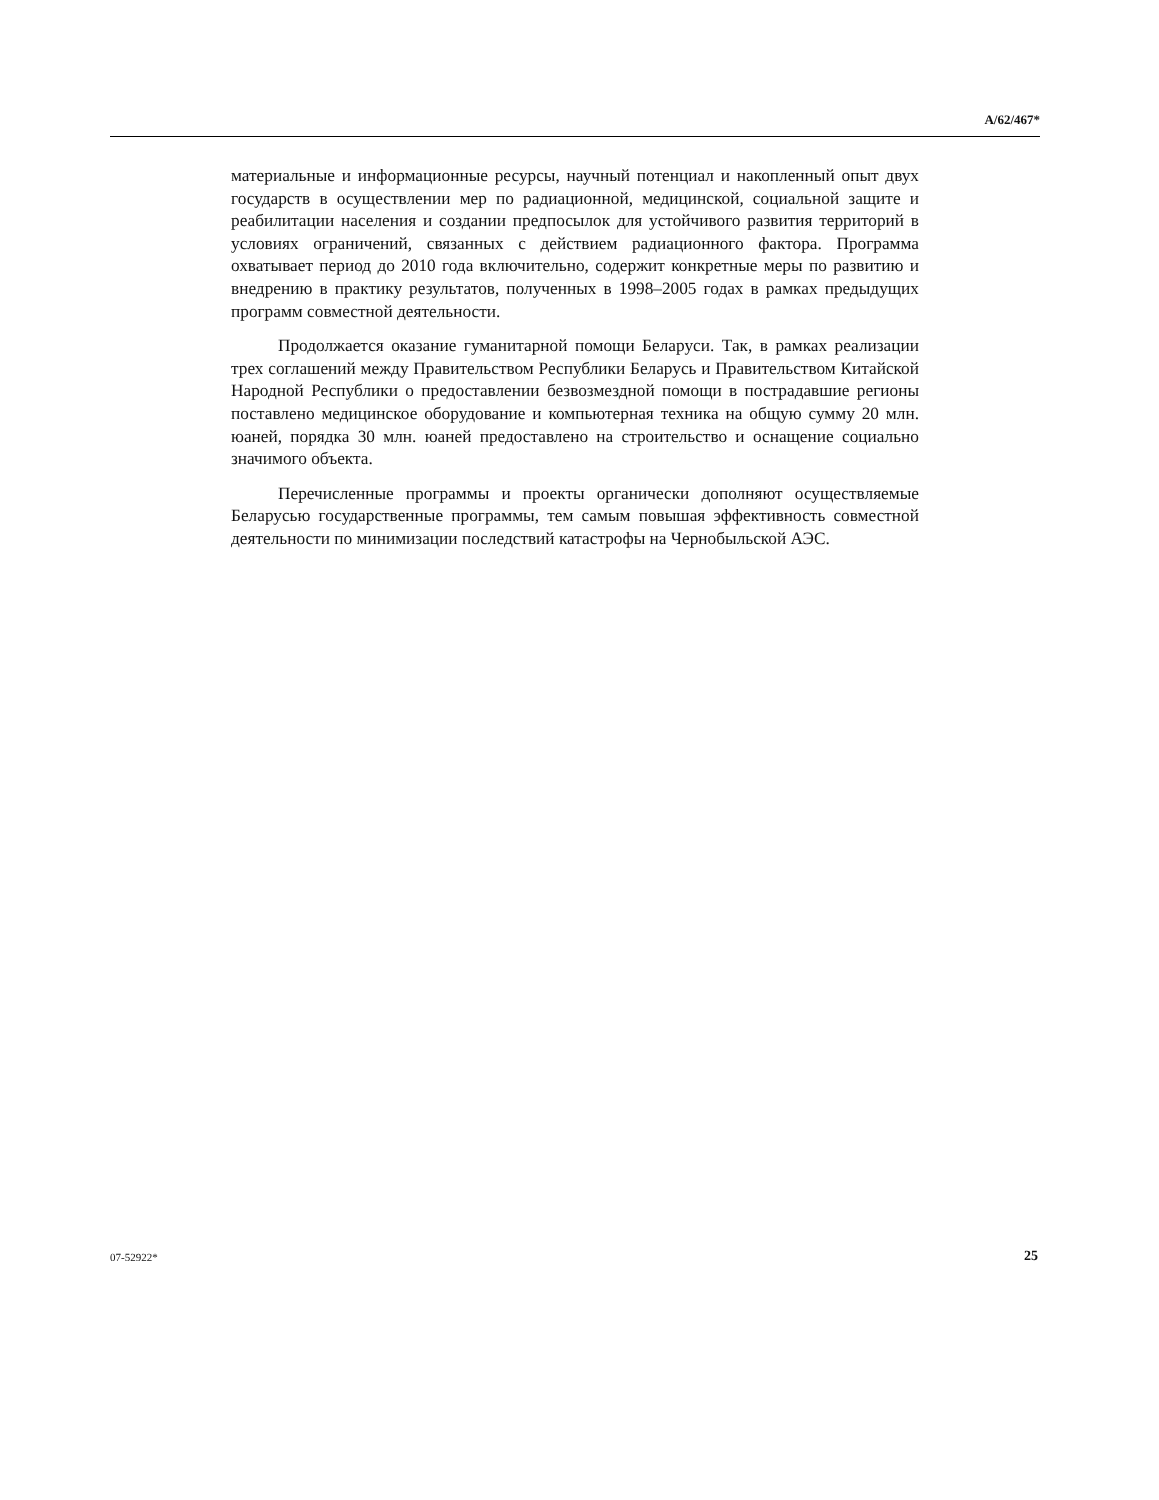A/62/467*
материальные и информационные ресурсы, научный потенциал и накопленный опыт двух государств в осуществлении мер по радиационной, медицинской, социальной защите и реабилитации населения и создании предпосылок для устойчивого развития территорий в условиях ограничений, связанных с действием радиационного фактора. Программа охватывает период до 2010 года включительно, содержит конкретные меры по развитию и внедрению в практику результатов, полученных в 1998–2005 годах в рамках предыдущих программ совместной деятельности.
Продолжается оказание гуманитарной помощи Беларуси. Так, в рамках реализации трех соглашений между Правительством Республики Беларусь и Правительством Китайской Народной Республики о предоставлении безвозмездной помощи в пострадавшие регионы поставлено медицинское оборудование и компьютерная техника на общую сумму 20 млн. юаней, порядка 30 млн. юаней предоставлено на строительство и оснащение социально значимого объекта.
Перечисленные программы и проекты органически дополняют осуществляемые Беларусью государственные программы, тем самым повышая эффективность совместной деятельности по минимизации последствий катастрофы на Чернобыльской АЭС.
07-52922* 25